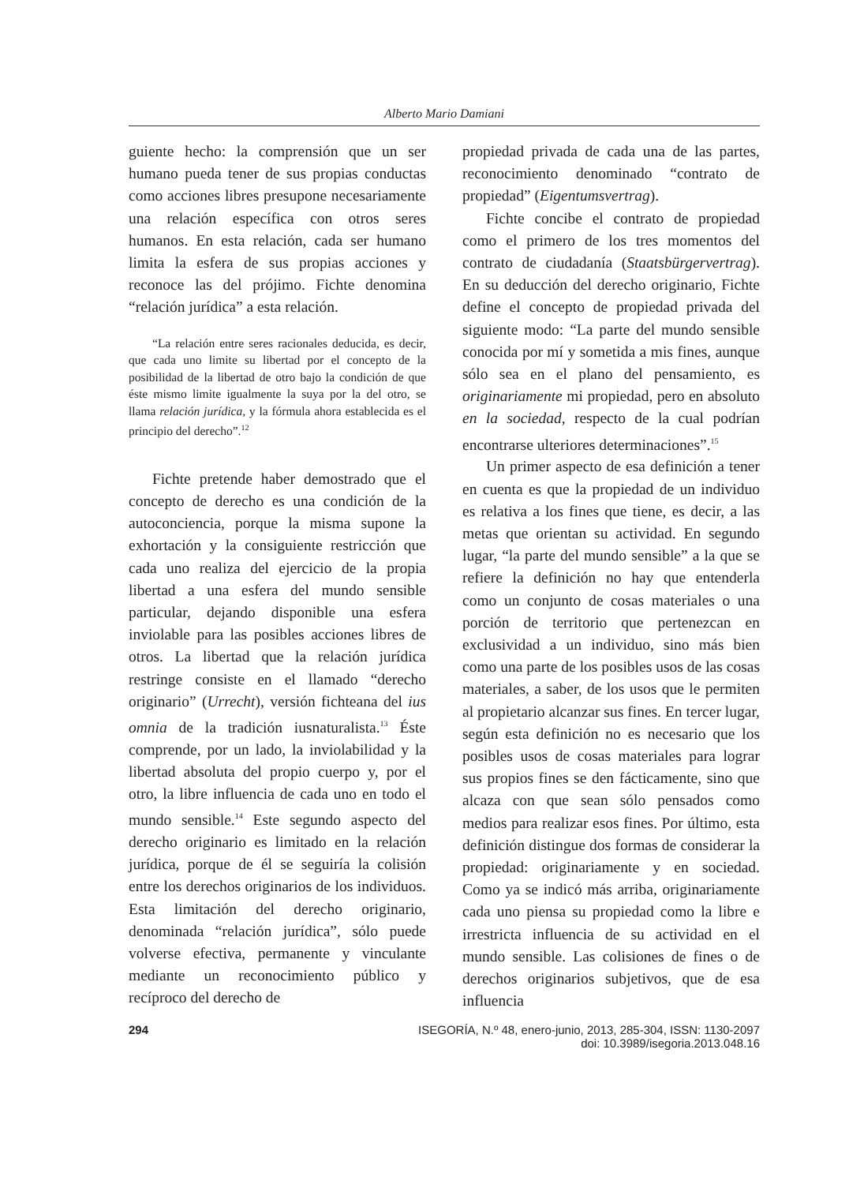Alberto Mario Damiani
guiente hecho: la comprensión que un ser humano pueda tener de sus propias conductas como acciones libres presupone necesariamente una relación específica con otros seres humanos. En esta relación, cada ser humano limita la esfera de sus propias acciones y reconoce las del prójimo. Fichte denomina “relación jurídica” a esta relación.
“La relación entre seres racionales deducida, es decir, que cada uno limite su libertad por el concepto de la posibilidad de la libertad de otro bajo la condición de que éste mismo limite igualmente la suya por la del otro, se llama relación jurídica, y la fórmula ahora establecida es el principio del derecho”.<sup>12</sup>
Fichte pretende haber demostrado que el concepto de derecho es una condición de la autoconciencia, porque la misma supone la exhortación y la consiguiente restricción que cada uno realiza del ejercicio de la propia libertad a una esfera del mundo sensible particular, dejando disponible una esfera inviolable para las posibles acciones libres de otros. La libertad que la relación jurídica restringe consiste en el llamado “derecho originario” (Urrecht), versión fichteana del ius omnia de la tradición iusnaturalista.<sup>13</sup> Éste comprende, por un lado, la inviolabilidad y la libertad absoluta del propio cuerpo y, por el otro, la libre influencia de cada uno en todo el mundo sensible.<sup>14</sup> Este segundo aspecto del derecho originario es limitado en la relación jurídica, porque de él se seguiría la colisión entre los derechos originarios de los individuos. Esta limitación del derecho originario, denominada “relación jurídica”, sólo puede volverse efectiva, permanente y vinculante mediante un reconocimiento público y recíproco del derecho de
propiedad privada de cada una de las partes, reconocimiento denominado “contrato de propiedad” (Eigentumsvertrag).
Fichte concibe el contrato de propiedad como el primero de los tres momentos del contrato de ciudadanía (Staatsbürgervertrag). En su deducción del derecho originario, Fichte define el concepto de propiedad privada del siguiente modo: “La parte del mundo sensible conocida por mí y sometida a mis fines, aunque sólo sea en el plano del pensamiento, es originariamente mi propiedad, pero en absoluto en la sociedad, respecto de la cual podrían encontrarse ulteriores determinaciones”.<sup>15</sup>
Un primer aspecto de esa definición a tener en cuenta es que la propiedad de un individuo es relativa a los fines que tiene, es decir, a las metas que orientan su actividad. En segundo lugar, “la parte del mundo sensible” a la que se refiere la definición no hay que entenderla como un conjunto de cosas materiales o una porción de territorio que pertenezcan en exclusividad a un individuo, sino más bien como una parte de los posibles usos de las cosas materiales, a saber, de los usos que le permiten al propietario alcanzar sus fines. En tercer lugar, según esta definición no es necesario que los posibles usos de cosas materiales para lograr sus propios fines se den fácticamente, sino que alcaza con que sean sólo pensados como medios para realizar esos fines. Por último, esta definición distingue dos formas de considerar la propiedad: originariamente y en sociedad. Como ya se indicó más arriba, originariamente cada uno piensa su propiedad como la libre e irrestricta influencia de su actividad en el mundo sensible. Las colisiones de fines o de derechos originarios subjetivos, que de esa influencia
294 ISEGORÍA, N.º 48, enero-junio, 2013, 285-304, ISSN: 1130-2097
doi: 10.3989/isegoria.2013.048.16